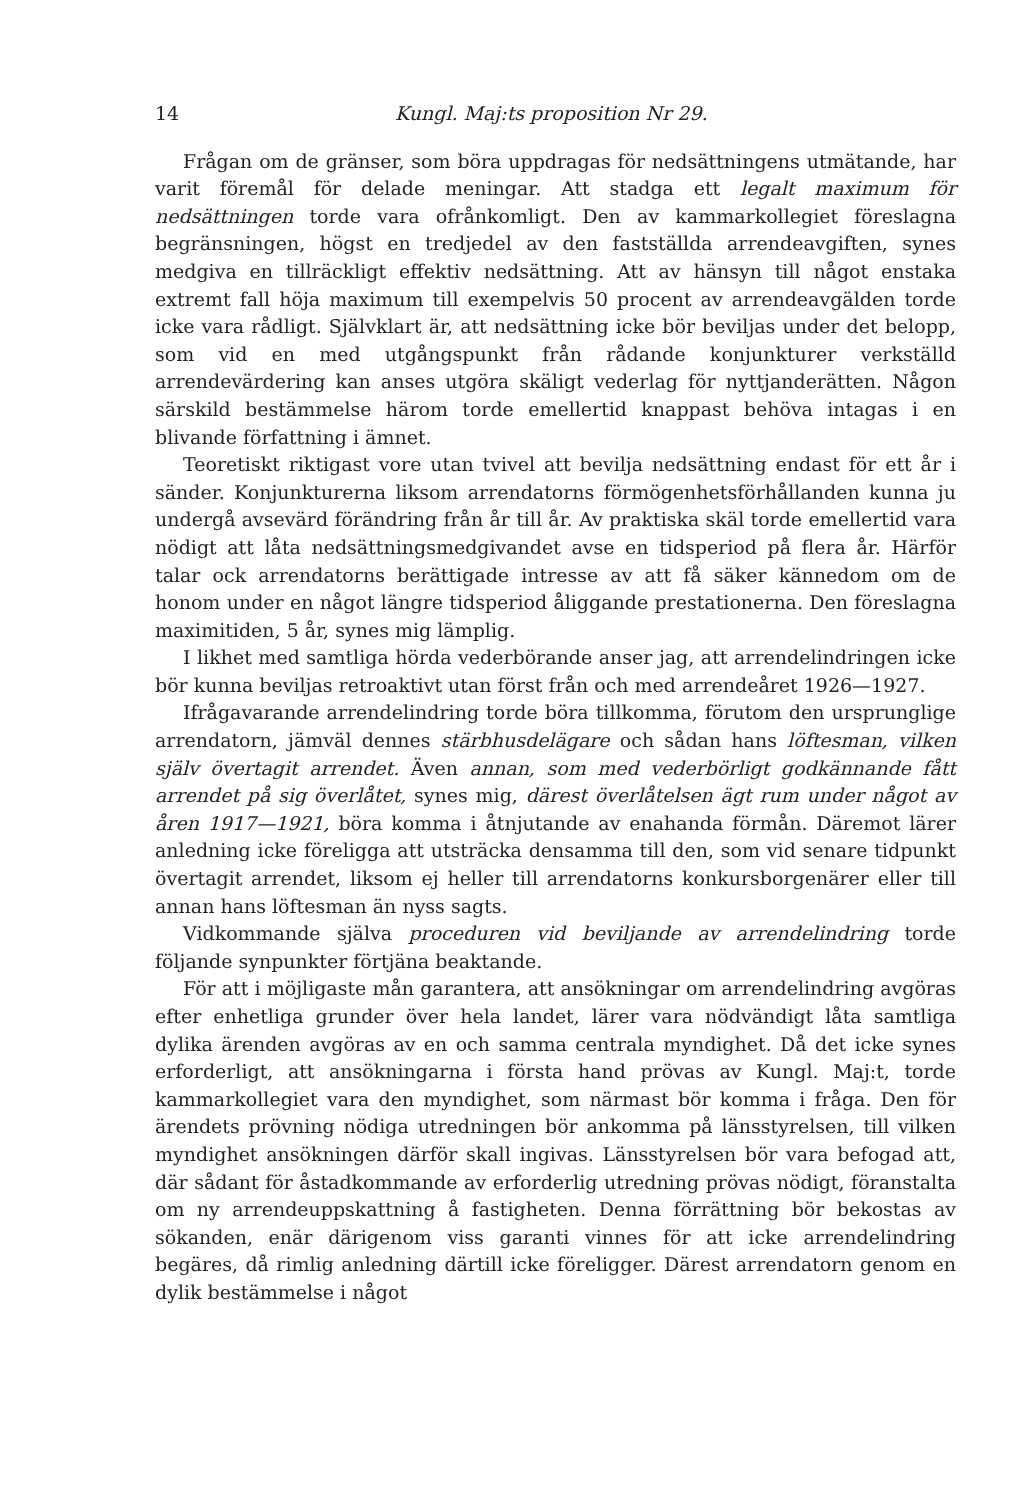14 Kungl. Maj:ts proposition Nr 29.
Frågan om de gränser, som böra uppdragas för nedsättningens utmätande, har varit föremål för delade meningar. Att stadga ett legalt maximum för nedsättningen torde vara ofrånkomligt. Den av kammarkollegiet föreslagna begränsningen, högst en tredjedel av den fastställda arrendeavgiften, synes medgiva en tillräckligt effektiv nedsättning. Att av hänsyn till något enstaka extremt fall höja maximum till exempelvis 50 procent av arrendeavgälden torde icke vara rådligt. Självklart är, att nedsättning icke bör beviljas under det belopp, som vid en med utgångspunkt från rådande konjunkturer verkställd arrendevärdering kan anses utgöra skäligt vederlag för nyttjanderätten. Någon särskild bestämmelse härom torde emellertid knappast behöva intagas i en blivande författning i ämnet.
Teoretiskt riktigast vore utan tvivel att bevilja nedsättning endast för ett år i sänder. Konjunkturerna liksom arrendatorns förmögenhetsförhållanden kunna ju undergå avsevärd förändring från år till år. Av praktiska skäl torde emellertid vara nödigt att låta nedsättningsmedgivandet avse en tidsperiod på flera år. Härför talar ock arrendatorns berättigade intresse av att få säker kännedom om de honom under en något längre tidsperiod åliggande prestationerna. Den föreslagna maximitiden, 5 år, synes mig lämplig.
I likhet med samtliga hörda vederbörande anser jag, att arrendelindringen icke bör kunna beviljas retroaktivt utan först från och med arrendeåret 1926—1927.
Ifrågavarande arrendelindring torde böra tillkomma, förutom den ursprunglige arrendatorn, jämväl dennes stärbhusdelägare och sådan hans löftesman, vilken själv övertagit arrendet. Även annan, som med vederbörligt godkännande fått arrendet på sig överlåtet, synes mig, därest överlåtelsen ägt rum under något av åren 1917—1921, böra komma i åtnjutande av enahanda förmån. Däremot lärer anledning icke föreligga att utsträcka densamma till den, som vid senare tidpunkt övertagit arrendet, liksom ej heller till arrendatorns konkursborgenärer eller till annan hans löftesman än nyss sagts.
Vidkommande själva proceduren vid beviljande av arrendelindring torde följande synpunkter förtjäna beaktande.
För att i möjligaste mån garantera, att ansökningar om arrendelindring avgöras efter enhetliga grunder över hela landet, lärer vara nödvändigt låta samtliga dylika ärenden avgöras av en och samma centrala myndighet. Då det icke synes erforderligt, att ansökningarna i första hand prövas av Kungl. Maj:t, torde kammarkollegiet vara den myndighet, som närmast bör komma i fråga. Den för ärendets prövning nödiga utredningen bör ankomma på länsstyrelsen, till vilken myndighet ansökningen därför skall ingivas. Länsstyrelsen bör vara befogad att, där sådant för åstadkommande av erforderlig utredning prövas nödigt, föranstalta om ny arrendeuppskattning å fastigheten. Denna förrättning bör bekostas av sökanden, enär därigenom viss garanti vinnes för att icke arrendelindring begäres, då rimlig anledning därtill icke föreligger. Därest arrendatorn genom en dylik bestämmelse i något